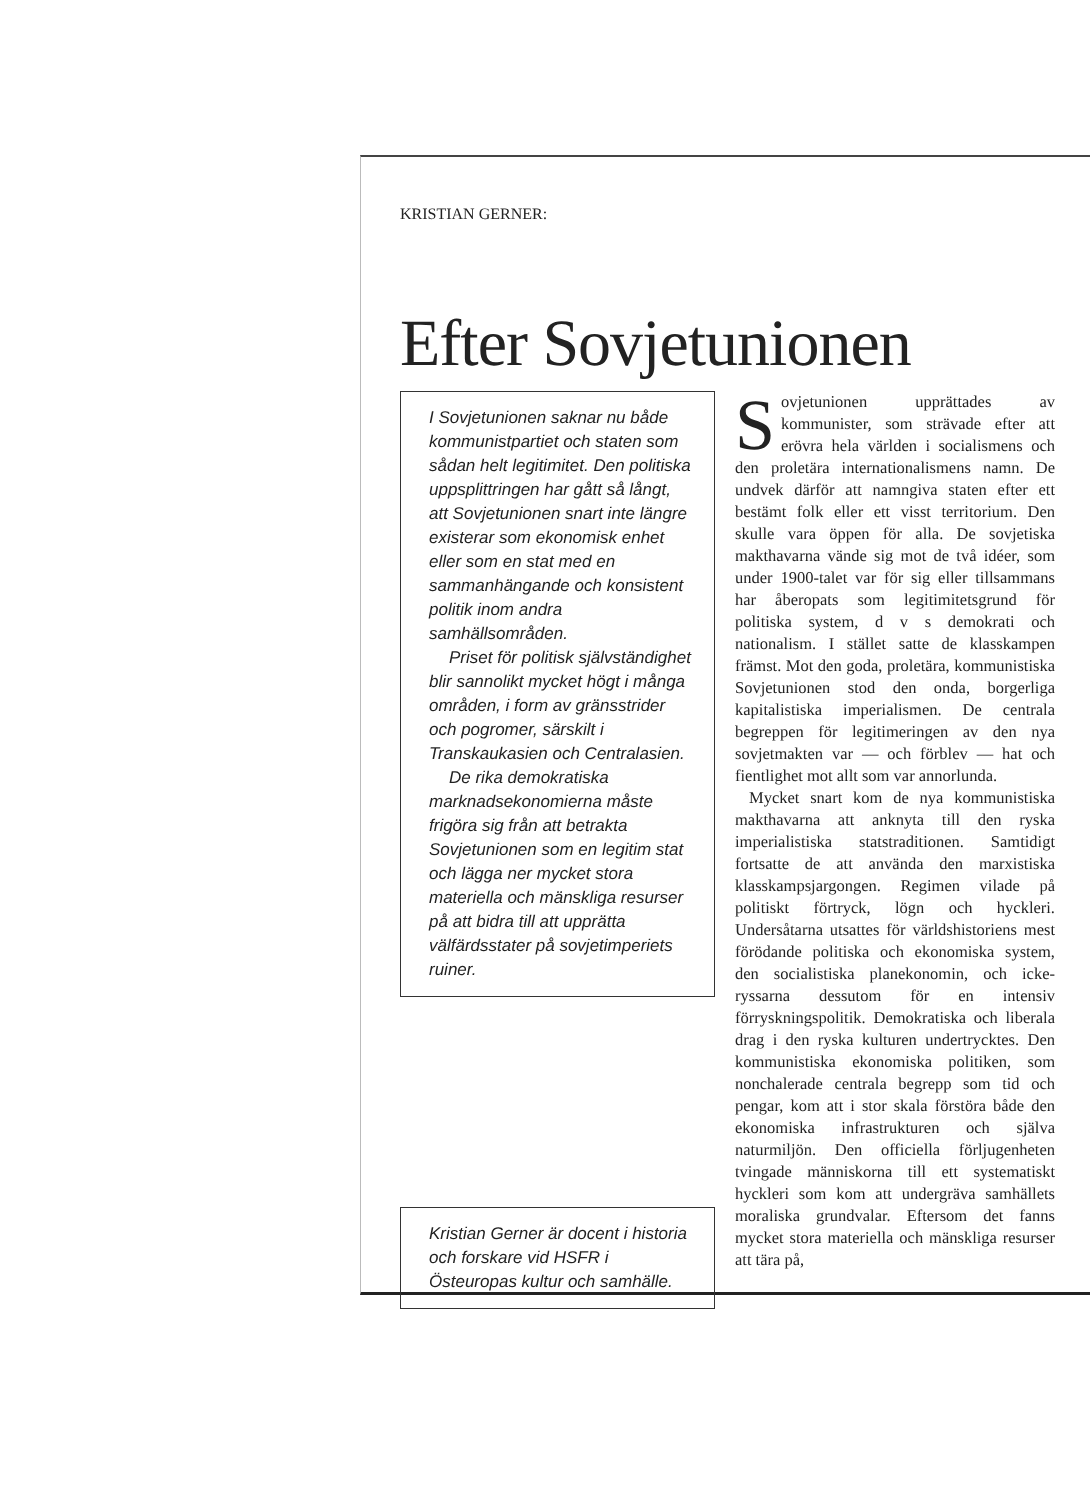KRISTIAN GERNER:
Efter Sovjetunionen
I Sovjetunionen saknar nu både kommunistpartiet och staten som sådan helt legitimitet. Den politiska uppsplittringen har gått så långt, att Sovjetunionen snart inte längre existerar som ekonomisk enhet eller som en stat med en sammanhängande och konsistent politik inom andra samhällsområden.
Priset för politisk självständighet blir sannolikt mycket högt i många områden, i form av gränsstrider och pogromer, särskilt i Transkaukasien och Centralasien.
De rika demokratiska marknadsekonomierna måste frigöra sig från att betrakta Sovjetunionen som en legitim stat och lägga ner mycket stora materiella och mänskliga resurser på att bidra till att upprätta välfärdsstater på sovjetimperiets ruiner.
Kristian Gerner är docent i historia och forskare vid HSFR i Östeuropas kultur och samhälle.
Sovjetunionen upprättades av kommunister, som strävade efter att erövra hela världen i socialismens och den proletära internationalismens namn. De undvek därför att namngiva staten efter ett bestämt folk eller ett visst territorium. Den skulle vara öppen för alla. De sovjetiska makthavarna vände sig mot de två idéer, som under 1900-talet var för sig eller tillsammans har åberopats som legitimitetsgrund för politiska system, d v s demokrati och nationalism. I stället satte de klasskampen främst. Mot den goda, proletära, kommunistiska Sovjetunionen stod den onda, borgerliga kapitalistiska imperialismen. De centrala begreppen för legitimeringen av den nya sovjetmakten var — och förblev — hat och fientlighet mot allt som var annorlunda.
Mycket snart kom de nya kommunistiska makthavarna att anknyta till den ryska imperialistiska statstraditionen. Samtidigt fortsatte de att använda den marxistiska klasskampsjargongen. Regimen vilade på politiskt förtryck, lögn och hyckleri. Undersåtarna utsattes för världshistoriens mest förödande politiska och ekonomiska system, den socialistiska planekonomin, och icke-ryssarna dessutom för en intensiv förryskningspolitik. Demokratiska och liberala drag i den ryska kulturen undertrycktes. Den kommunistiska ekonomiska politiken, som nonchalerade centrala begrepp som tid och pengar, kom att i stor skala förstöra både den ekonomiska infrastrukturen och själva naturmiljön. Den officiella förljugenheten tvingade människorna till ett systematiskt hyckleri som kom att undergräva samhällets moraliska grundvalar. Eftersom det fanns mycket stora materiella och mänskliga resurser att tära på,